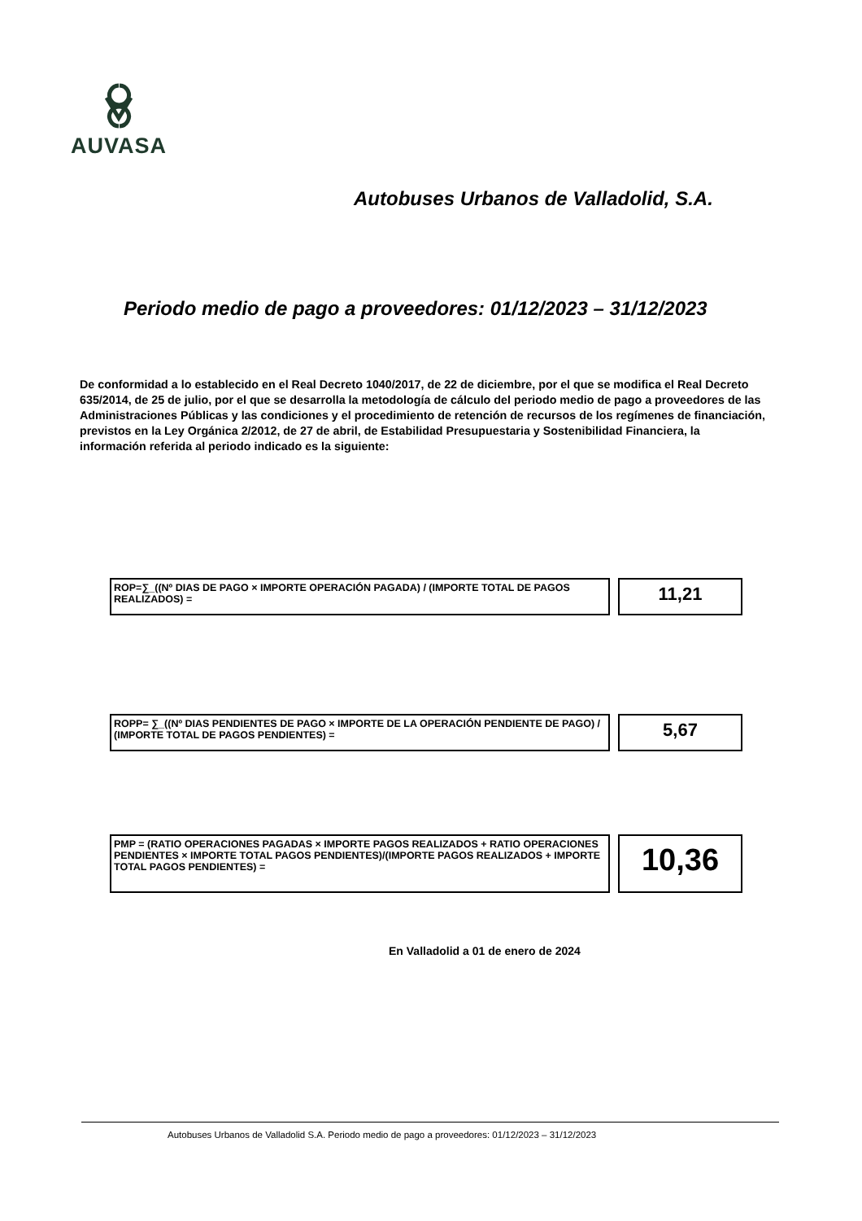AUVASA
Autobuses Urbanos de Valladolid, S.A.
Periodo medio de pago a proveedores: 01/12/2023 – 31/12/2023
De conformidad a lo establecido en el Real Decreto 1040/2017, de 22 de diciembre, por el que se modifica el Real Decreto 635/2014, de 25 de julio, por el que se desarrolla la metodología de cálculo del periodo medio de pago a proveedores de las Administraciones Públicas y las condiciones y el procedimiento de retención de recursos de los regímenes de financiación, previstos en la Ley Orgánica 2/2012, de 27 de abril, de Estabilidad Presupuestaria y Sostenibilidad Financiera, la información referida al periodo indicado es la siguiente:
ROP=∑_((Nº DIAS DE PAGO × IMPORTE OPERACIÓN PAGADA) / (IMPORTE TOTAL DE PAGOS REALIZADOS) =
11,21
ROPP= ∑_((Nº DIAS PENDIENTES DE PAGO × IMPORTE DE LA OPERACIÓN PENDIENTE DE PAGO) / (IMPORTE TOTAL DE PAGOS PENDIENTES) =
5,67
PMP = (RATIO OPERACIONES PAGADAS × IMPORTE PAGOS REALIZADOS + RATIO OPERACIONES PENDIENTES × IMPORTE TOTAL PAGOS PENDIENTES)/(IMPORTE PAGOS REALIZADOS + IMPORTE TOTAL PAGOS PENDIENTES) =
10,36
En Valladolid a 01 de enero de 2024
Autobuses Urbanos de Valladolid S.A. Periodo medio de pago a proveedores: 01/12/2023 – 31/12/2023